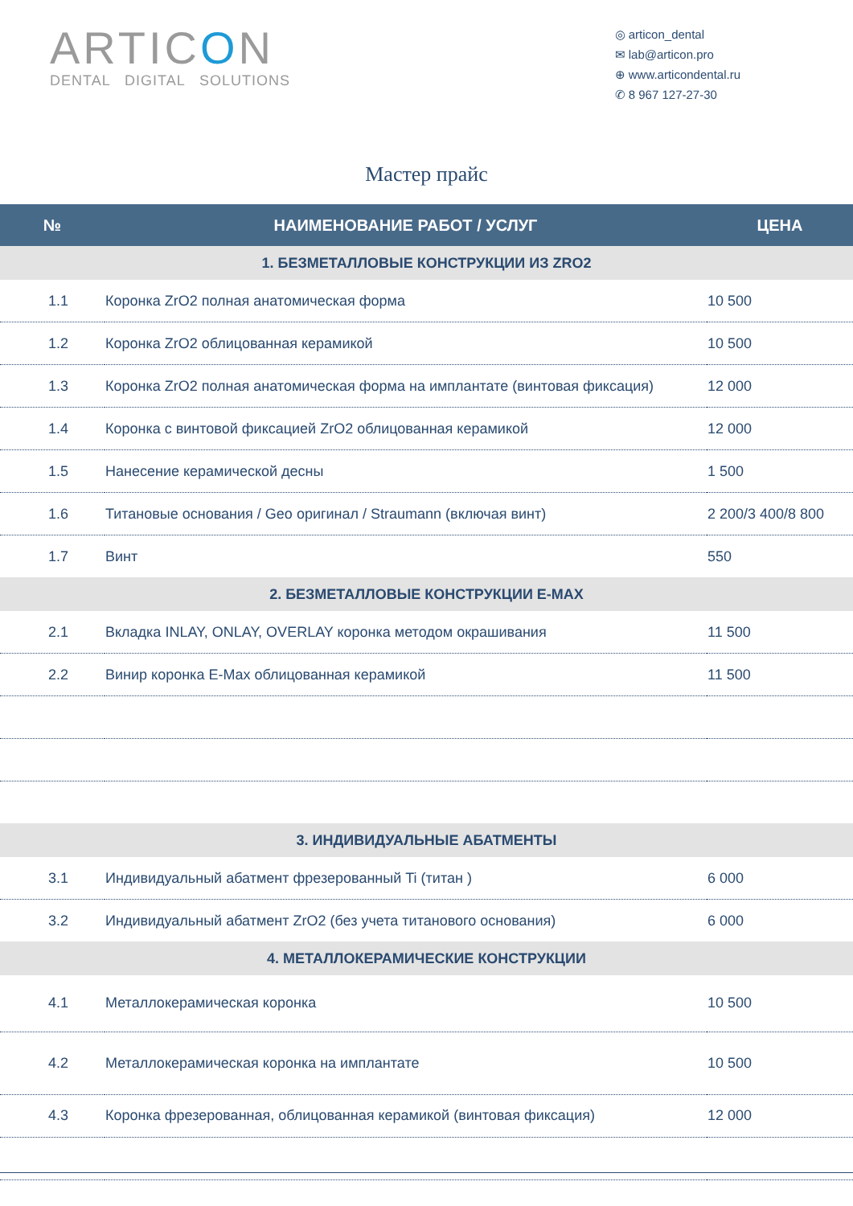ARTICON
DENTAL DIGITAL SOLUTIONS
◎ articon_dental
✉ lab@articon.pro
⊕ www.articondental.ru
✆ 8 967 127-27-30
Мастер прайс
| № | НАИМЕНОВАНИЕ РАБОТ / УСЛУГ | ЦЕНА |
| --- | --- | --- |
| 1. БЕЗМЕТАЛЛОВЫЕ КОНСТРУКЦИИ ИЗ ZRO2 | | |
| 1.1 | Коронка ZrO2 полная анатомическая форма | 10 500 |
| 1.2 | Коронка ZrO2 облицованная керамикой | 10 500 |
| 1.3 | Коронка ZrO2 полная анатомическая форма на имплантате (винтовая фиксация) | 12 000 |
| 1.4 | Коронка с винтовой фиксацией ZrO2 облицованная керамикой | 12 000 |
| 1.5 | Нанесение керамической десны | 1 500 |
| 1.6 | Титановые основания / Geo оригинал / Straumann (включая винт) | 2 200/3 400/8 800 |
| 1.7 | Винт | 550 |
| 2. БЕЗМЕТАЛЛОВЫЕ КОНСТРУКЦИИ E-MAX | | |
| 2.1 | Вкладка INLAY, ONLAY, OVERLAY коронка методом окрашивания | 11 500 |
| 2.2 | Винир коронка E-Max облицованная керамикой | 11 500 |
| 3. ИНДИВИДУАЛЬНЫЕ АБАТМЕНТЫ | | |
| 3.1 | Индивидуальный абатмент фрезерованный Ti (титан ) | 6 000 |
| 3.2 | Индивидуальный абатмент ZrO2 (без учета титанового основания) | 6 000 |
| 4. МЕТАЛЛОКЕРАМИЧЕСКИЕ КОНСТРУКЦИИ | | |
| 4.1 | Металлокерамическая коронка | 10 500 |
| 4.2 | Металлокерамическая коронка на имплантате | 10 500 |
| 4.3 | Коронка фрезерованная, облицованная керамикой (винтовая фиксация) | 12 000 |